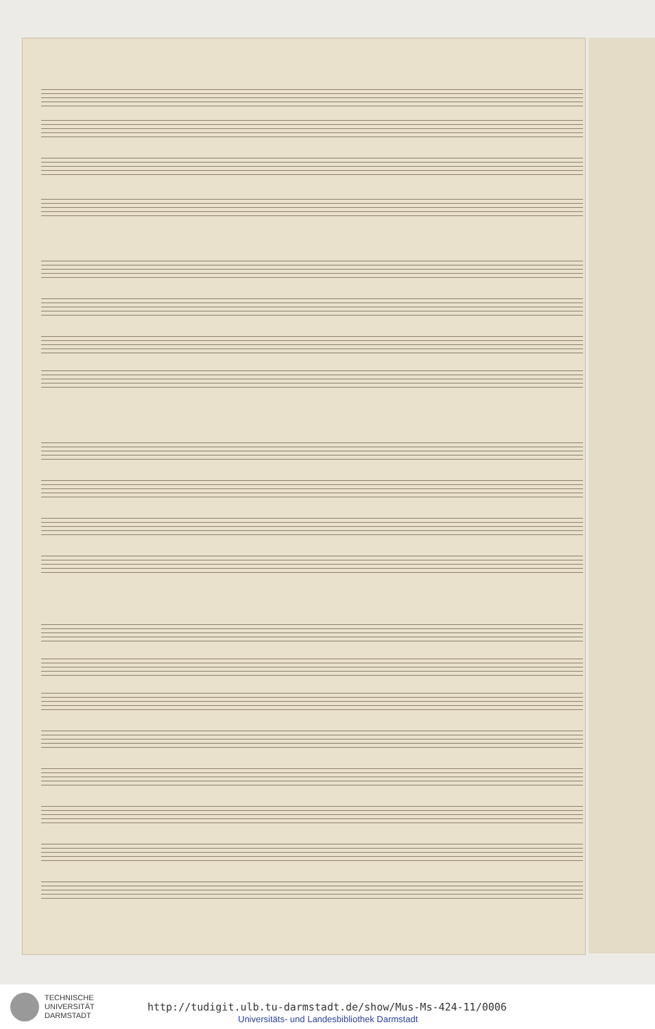TECHNISCHE
UNIVERSITÄT
DARMSTADT
http://tudigit.ulb.tu-darmstadt.de/show/Mus-Ms-424-11/0006
Universitäts- und Landesbibliothek Darmstadt